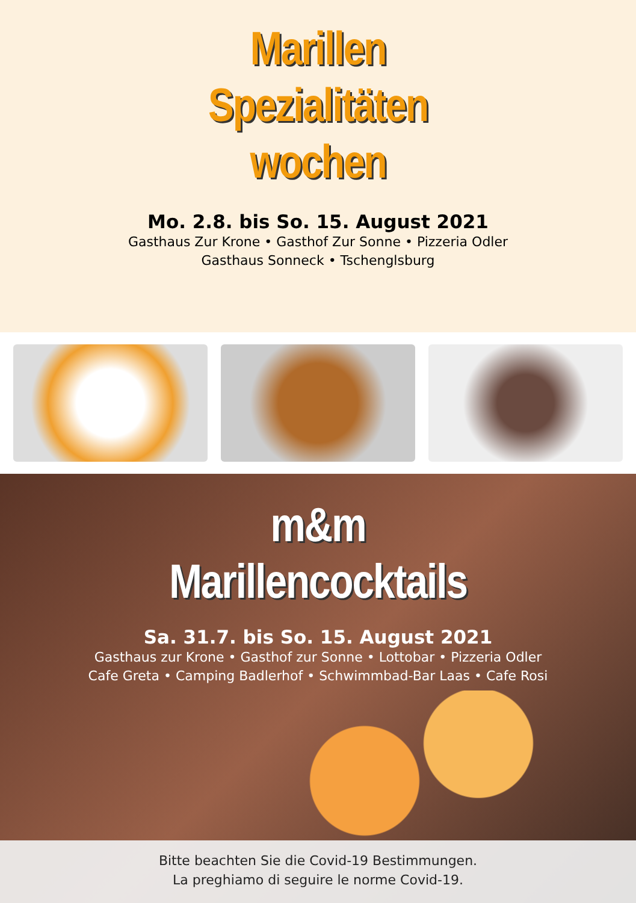Marillen
Spezialitäten
wochen
Mo. 2.8. bis So. 15. August 2021
Gasthaus Zur Krone • Gasthof Zur Sonne • Pizzeria Odler
Gasthaus Sonneck • Tschenglsburg
m&m
Marillencocktails
Sa. 31.7. bis So. 15. August 2021
Gasthaus zur Krone • Gasthof zur Sonne • Lottobar • Pizzeria Odler
Cafe Greta • Camping Badlerhof • Schwimmbad-Bar Laas • Cafe Rosi
Bitte beachten Sie die Covid-19 Bestimmungen.
La preghiamo di seguire le norme Covid-19.